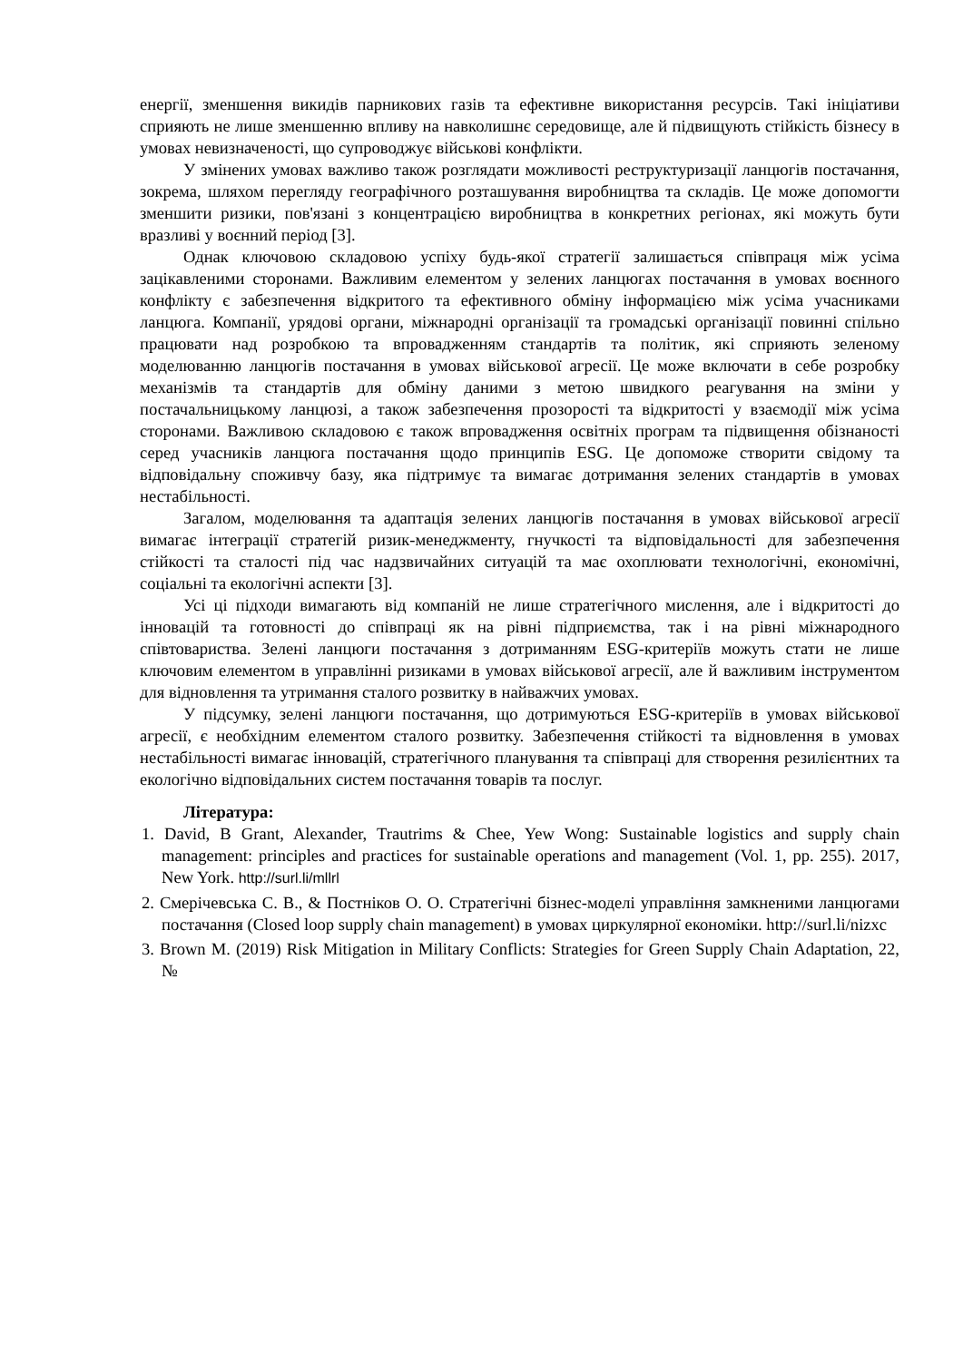енергії, зменшення викидів парникових газів та ефективне використання ресурсів. Такі ініціативи сприяють не лише зменшенню впливу на навколишнє середовище, але й підвищують стійкість бізнесу в умовах невизначеності, що супроводжує військові конфлікти.
У змінених умовах важливо також розглядати можливості реструктуризації ланцюгів постачання, зокрема, шляхом перегляду географічного розташування виробництва та складів. Це може допомогти зменшити ризики, пов'язані з концентрацією виробництва в конкретних регіонах, які можуть бути вразливі у воєнний період [3].
Однак ключовою складовою успіху будь-якої стратегії залишається співпраця між усіма зацікавленими сторонами. Важливим елементом у зелених ланцюгах постачання в умовах воєнного конфлікту є забезпечення відкритого та ефективного обміну інформацією між усіма учасниками ланцюга. Компанії, урядові органи, міжнародні організації та громадські організації повинні спільно працювати над розробкою та впровадженням стандартів та політик, які сприяють зеленому моделюванню ланцюгів постачання в умовах військової агресії. Це може включати в себе розробку механізмів та стандартів для обміну даними з метою швидкого реагування на зміни у постачальницькому ланцюзі, а також забезпечення прозорості та відкритості у взаємодії між усіма сторонами. Важливою складовою є також впровадження освітніх програм та підвищення обізнаності серед учасників ланцюга постачання щодо принципів ESG. Це допоможе створити свідому та відповідальну споживчу базу, яка підтримує та вимагає дотримання зелених стандартів в умовах нестабільності.
Загалом, моделювання та адаптація зелених ланцюгів постачання в умовах військової агресії вимагає інтеграції стратегій ризик-менеджменту, гнучкості та відповідальності для забезпечення стійкості та сталості під час надзвичайних ситуацій та має охоплювати технологічні, економічні, соціальні та екологічні аспекти [3].
Усі ці підходи вимагають від компаній не лише стратегічного мислення, але і відкритості до інновацій та готовності до співпраці як на рівні підприємства, так і на рівні міжнародного співтовариства. Зелені ланцюги постачання з дотриманням ESG-критеріїв можуть стати не лише ключовим елементом в управлінні ризиками в умовах військової агресії, але й важливим інструментом для відновлення та утримання сталого розвитку в найважчих умовах.
У підсумку, зелені ланцюги постачання, що дотримуються ESG-критеріїв в умовах військової агресії, є необхідним елементом сталого розвитку. Забезпечення стійкості та відновлення в умовах нестабільності вимагає інновацій, стратегічного планування та співпраці для створення резилієнтних та екологічно відповідальних систем постачання товарів та послуг.
Література:
1. David, B Grant, Alexander, Trautrims & Chee, Yew Wong: Sustainable logistics and supply chain management: principles and practices for sustainable operations and management (Vol. 1, pp. 255). 2017, New York. http://surl.li/mllrl
2. Смерічевська С. В., & Постніков О. О. Стратегічні бізнес-моделі управління замкненими ланцюгами постачання (Closed loop supply chain management) в умовах циркулярної економіки. http://surl.li/nizxc
3. Brown M. (2019) Risk Mitigation in Military Conflicts: Strategies for Green Supply Chain Adaptation, 22, №